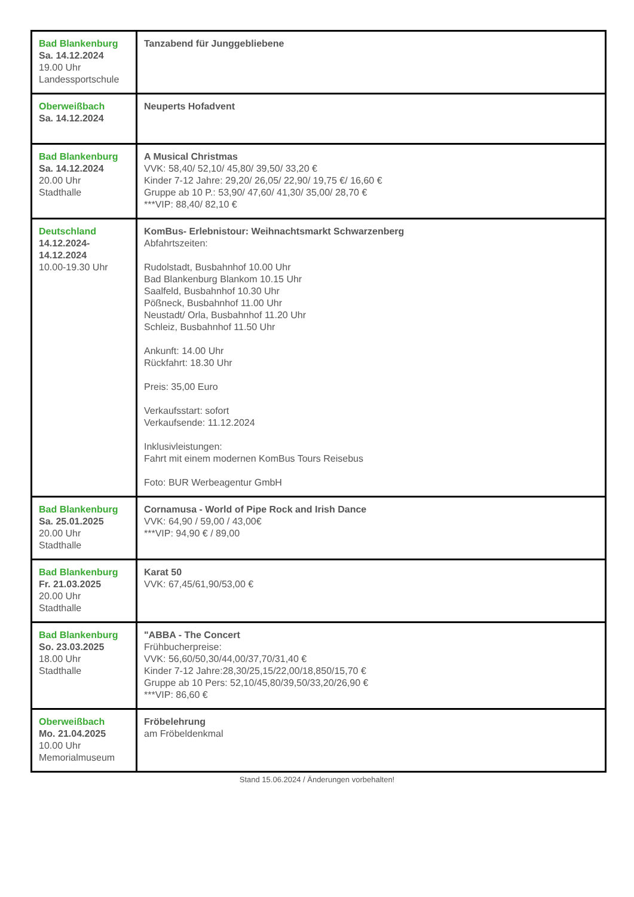| Bad Blankenburg Sa. 14.12.2024 19.00 Uhr Landessportschule | Tanzabend für Junggebliebene |
| Oberweißbach Sa. 14.12.2024 | Neuperts Hofadvent |
| Bad Blankenburg Sa. 14.12.2024 20.00 Uhr Stadthalle | A Musical Christmas VVK: 58,40/ 52,10/ 45,80/ 39,50/ 33,20 € Kinder 7-12 Jahre: 29,20/ 26,05/ 22,90/ 19,75 €/ 16,60 € Gruppe ab 10 P.: 53,90/ 47,60/ 41,30/ 35,00/ 28,70 € ***VIP: 88,40/ 82,10 € |
| Deutschland 14.12.2024- 14.12.2024 10.00-19.30 Uhr | KomBus- Erlebnistour: Weihnachtsmarkt Schwarzenberg Abfahrtszeiten: Rudolstadt, Busbahnhof 10.00 Uhr Bad Blankenburg Blankom 10.15 Uhr Saalfeld, Busbahnhof 10.30 Uhr Pößneck, Busbahnhof 11.00 Uhr Neustadt/ Orla, Busbahnhof 11.20 Uhr Schleiz, Busbahnhof 11.50 Uhr Ankunft: 14.00 Uhr Rückfahrt: 18.30 Uhr Preis: 35,00 Euro Verkaufsstart: sofort Verkaufsende: 11.12.2024 Inklusivleistungen: Fahrt mit einem modernen KomBus Tours Reisebus Foto: BUR Werbeagentur GmbH |
| Bad Blankenburg Sa. 25.01.2025 20.00 Uhr Stadthalle | Cornamusa - World of Pipe Rock and Irish Dance VVK: 64,90 / 59,00 / 43,00€ ***VIP: 94,90 € / 89,00 |
| Bad Blankenburg Fr. 21.03.2025 20.00 Uhr Stadthalle | Karat 50 VVK: 67,45/61,90/53,00 € |
| Bad Blankenburg So. 23.03.2025 18.00 Uhr Stadthalle | "ABBA - The Concert Frühbucherpreise: VVK: 56,60/50,30/44,00/37,70/31,40 € Kinder 7-12 Jahre:28,30/25,15/22,00/18,850/15,70 € Gruppe ab 10 Pers: 52,10/45,80/39,50/33,20/26,90 € ***VIP: 86,60 € |
| Oberweißbach Mo. 21.04.2025 10.00 Uhr Memorialmuseum | Fröbelehrung am Fröbeldenkmal |
Stand 15.06.2024 / Änderungen vorbehalten!